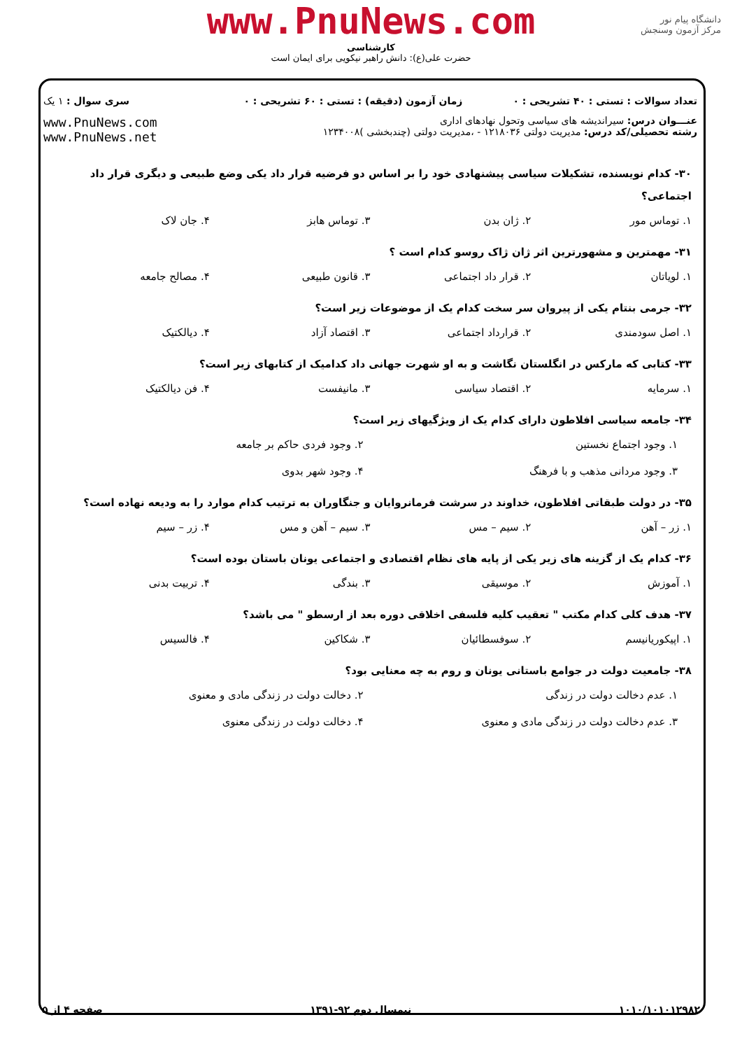www.PnuNews.com
کارشناسی
حضرت علی(ع): دانش راهبر نیکویی برای ایمان است
دانشگاه پیام نور
مرکز آزمون وسنجش
| تعداد سوالات : تستی : ۴۰ تشریحی : ۰ | زمان آزمون (دقیقه) : تستی : ۶۰ تشریحی : ۰ | سری سوال : ۱ یک |
| عنـــوان درس: سیراندیشه های سیاسی وتحول نهادهای اداری رشته تحصیلی/کد درس: مدیریت دولتی ۱۲۱۸۰۳۶ - ،مدیریت دولتی (چندبخشی )۱۲۳۴۰۰۸ | | www.PnuNews.com www.PnuNews.net |
۳۰- کدام نویسنده، تشکیلات سیاسی پیشنهادی خود را بر اساس دو فرضیه قرار داد یکی وضع طبیعی و دیگری قرار داد اجتماعی؟
۱. توماس مور ۲. ژان بدن ۳. توماس هابز ۴. جان لاک
۳۱- مهمترین و مشهورترین اثر ژان ژاک روسو کدام است ؟
۱. لویاتان ۲. قرار داد اجتماعی ۳. قانون طبیعی ۴. مصالح جامعه
۳۲- جرمی بنتام یکی از پیروان سر سخت کدام یک از موضوعات زیر است؟
۱. اصل سودمندی ۲. قرارداد اجتماعی ۳. اقتصاد آزاد ۴. دیالکتیک
۳۳- کتابی که مارکس در انگلستان نگاشت و به او شهرت جهانی داد کدامیک از کتابهای زیر است؟
۱. سرمایه ۲. اقتصاد سیاسی ۳. مانیفست ۴. فن دیالکتیک
۳۴- جامعه سیاسی افلاطون دارای کدام یک از ویژگیهای زیر است؟
۱. وجود اجتماع نخستین ۲. وجود فردی حاکم بر جامعه ۳. وجود مردانی مذهب و با فرهنگ ۴. وجود شهر بدوی
۳۵- در دولت طبقاتی افلاطون، خداوند در سرشت فرمانروایان و جنگاوران به ترتیب کدام موارد را به ودیعه نهاده است؟
۱. زر – آهن ۲. سیم – مس ۳. سیم – آهن و مس ۴. زر – سیم
۳۶- کدام یک از گزینه های زیر یکی از پایه های نظام اقتصادی و اجتماعی یونان باستان بوده است؟
۱. آموزش ۲. موسیقی ۳. بندگی ۴. تربیت بدنی
۳۷- هدف کلی کدام مکتب " تعقیب کلیه فلسفی اخلاقی دوره بعد از ارسطو " می باشد؟
۱. اپیکوریانیسم ۲. سوفسطائیان ۳. شکاکین ۴. فالسیس
۳۸- جامعیت دولت در جوامع باستانی یونان و روم به چه معنایی بود؟
۱. عدم دخالت دولت در زندگی ۲. دخالت دولت در زندگی مادی و معنوی ۳. عدم دخالت دولت در زندگی مادی و معنوی ۴. دخالت دولت در زندگی معنوی
۱۰۱۰/۱۰۱۰۱۲۹۸۲ نیمسال دوم ۹۲-۱۳۹۱ صفحه ۴ از ۵